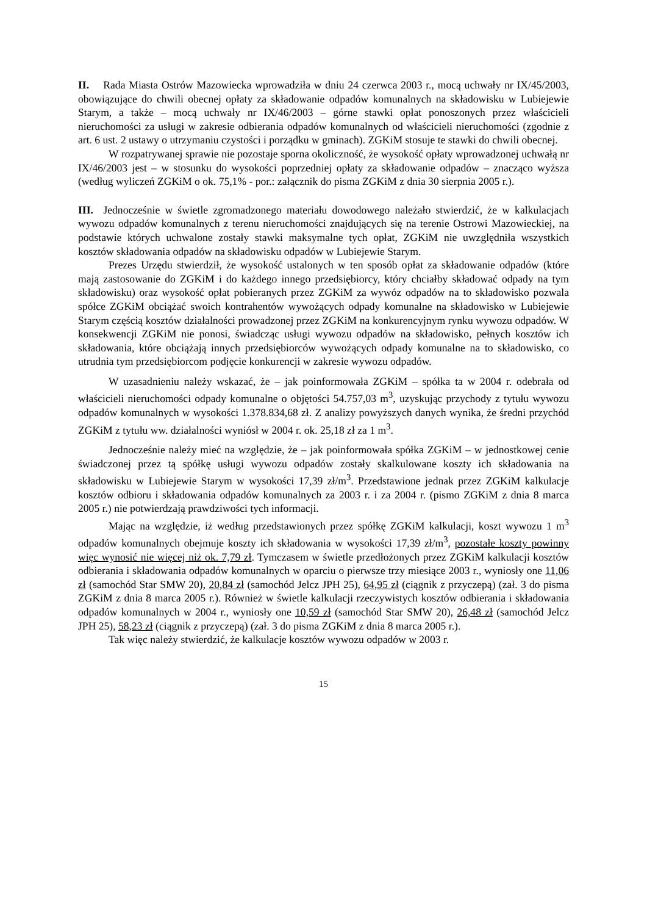II. Rada Miasta Ostrów Mazowiecka wprowadziła w dniu 24 czerwca 2003 r., mocą uchwały nr IX/45/2003, obowiązujące do chwili obecnej opłaty za składowanie odpadów komunalnych na składowisku w Lubiejewie Starym, a także – mocą uchwały nr IX/46/2003 – górne stawki opłat ponoszonych przez właścicieli nieruchomości za usługi w zakresie odbierania odpadów komunalnych od właścicieli nieruchomości (zgodnie z art. 6 ust. 2 ustawy o utrzymaniu czystości i porządku w gminach). ZGKiM stosuje te stawki do chwili obecnej.
W rozpatrywanej sprawie nie pozostaje sporna okoliczność, że wysokość opłaty wprowadzonej uchwałą nr IX/46/2003 jest – w stosunku do wysokości poprzedniej opłaty za składowanie odpadów – znacząco wyższa (według wyliczeń ZGKiM o ok. 75,1% - por.: załącznik do pisma ZGKiM z dnia 30 sierpnia 2005 r.).
III. Jednocześnie w świetle zgromadzonego materiału dowodowego należało stwierdzić, że w kalkulacjach wywozu odpadów komunalnych z terenu nieruchomości znajdujących się na terenie Ostrowi Mazowieckiej, na podstawie których uchwalone zostały stawki maksymalne tych opłat, ZGKiM nie uwzględniła wszystkich kosztów składowania odpadów na składowisku odpadów w Lubiejewie Starym.
Prezes Urzędu stwierdził, że wysokość ustalonych w ten sposób opłat za składowanie odpadów (które mają zastosowanie do ZGKiM i do każdego innego przedsiębiorcy, który chciałby składować odpady na tym składowisku) oraz wysokość opłat pobieranych przez ZGKiM za wywóz odpadów na to składowisko pozwala spółce ZGKiM obciążać swoich kontrahentów wywożących odpady komunalne na składowisko w Lubiejewie Starym częścią kosztów działalności prowadzonej przez ZGKiM na konkurencyjnym rynku wywozu odpadów. W konsekwencji ZGKiM nie ponosi, świadcząc usługi wywozu odpadów na składowisko, pełnych kosztów ich składowania, które obciążają innych przedsiębiorców wywożących odpady komunalne na to składowisko, co utrudnia tym przedsiębiorcom podjęcie konkurencji w zakresie wywozu odpadów.
W uzasadnieniu należy wskazać, że – jak poinformowała ZGKiM – spółka ta w 2004 r. odebrała od właścicieli nieruchomości odpady komunalne o objętości 54.757,03 m<sup>3</sup>, uzyskując przychody z tytułu wywozu odpadów komunalnych w wysokości 1.378.834,68 zł. Z analizy powyższych danych wynika, że średni przychód ZGKiM z tytułu ww. działalności wyniósł w 2004 r. ok. 25,18 zł za 1 m<sup>3</sup>.
Jednocześnie należy mieć na względzie, że – jak poinformowała spółka ZGKiM – w jednostkowej cenie świadczonej przez tą spółkę usługi wywozu odpadów zostały skalkulowane koszty ich składowania na składowisku w Lubiejewie Starym w wysokości 17,39 zł/m<sup>3</sup>. Przedstawione jednak przez ZGKiM kalkulacje kosztów odbioru i składowania odpadów komunalnych za 2003 r. i za 2004 r. (pismo ZGKiM z dnia 8 marca 2005 r.) nie potwierdzają prawdziwości tych informacji.
Mając na względzie, iż według przedstawionych przez spółkę ZGKiM kalkulacji, koszt wywozu 1 m<sup>3</sup> odpadów komunalnych obejmuje koszty ich składowania w wysokości 17,39 zł/m<sup>3</sup>, pozostałe koszty powinny więc wynosić nie więcej niż ok. 7,79 zł. Tymczasem w świetle przedłożonych przez ZGKiM kalkulacji kosztów odbierania i składowania odpadów komunalnych w oparciu o pierwsze trzy miesiące 2003 r., wyniosły one 11,06 zł (samochód Star SMW 20), 20,84 zł (samochód Jelcz JPH 25), 64,95 zł (ciągnik z przyczepą) (zał. 3 do pisma ZGKiM z dnia 8 marca 2005 r.). Również w świetle kalkulacji rzeczywistych kosztów odbierania i składowania odpadów komunalnych w 2004 r., wyniosły one 10,59 zł (samochód Star SMW 20), 26,48 zł (samochód Jelcz JPH 25), 58,23 zł (ciągnik z przyczepą) (zał. 3 do pisma ZGKiM z dnia 8 marca 2005 r.).
Tak więc należy stwierdzić, że kalkulacje kosztów wywozu odpadów w 2003 r.
15